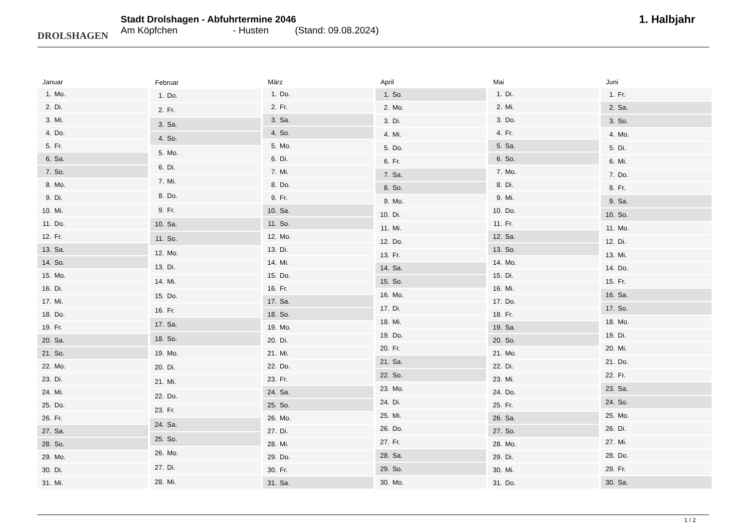DROLSHAGEN
Stadt Drolshagen - Abfuhrtermine 2046
Am Köpfchen - Husten (Stand: 09.08.2024)
1. Halbjahr
| Januar | |
| --- | --- |
| 1. | Mo. |
| 2. | Di. |
| 3. | Mi. |
| 4. | Do. |
| 5. | Fr. |
| 6. | Sa. |
| 7. | So. |
| 8. | Mo. |
| 9. | Di. |
| 10. | Mi. |
| 11. | Do. |
| 12. | Fr. |
| 13. | Sa. |
| 14. | So. |
| 15. | Mo. |
| 16. | Di. |
| 17. | Mi. |
| 18. | Do. |
| 19. | Fr. |
| 20. | Sa. |
| 21. | So. |
| 22. | Mo. |
| 23. | Di. |
| 24. | Mi. |
| 25. | Do. |
| 26. | Fr. |
| 27. | Sa. |
| 28. | So. |
| 29. | Mo. |
| 30. | Di. |
| 31. | Mi. |
| Februar | |
| --- | --- |
| 1. | Do. |
| 2. | Fr. |
| 3. | Sa. |
| 4. | So. |
| 5. | Mo. |
| 6. | Di. |
| 7. | Mi. |
| 8. | Do. |
| 9. | Fr. |
| 10. | Sa. |
| 11. | So. |
| 12. | Mo. |
| 13. | Di. |
| 14. | Mi. |
| 15. | Do. |
| 16. | Fr. |
| 17. | Sa. |
| 18. | So. |
| 19. | Mo. |
| 20. | Di. |
| 21. | Mi. |
| 22. | Do. |
| 23. | Fr. |
| 24. | Sa. |
| 25. | So. |
| 26. | Mo. |
| 27. | Di. |
| 28. | Mi. |
| März | |
| --- | --- |
| 1. | Do. |
| 2. | Fr. |
| 3. | Sa. |
| 4. | So. |
| 5. | Mo. |
| 6. | Di. |
| 7. | Mi. |
| 8. | Do. |
| 9. | Fr. |
| 10. | Sa. |
| 11. | So. |
| 12. | Mo. |
| 13. | Di. |
| 14. | Mi. |
| 15. | Do. |
| 16. | Fr. |
| 17. | Sa. |
| 18. | So. |
| 19. | Mo. |
| 20. | Di. |
| 21. | Mi. |
| 22. | Do. |
| 23. | Fr. |
| 24. | Sa. |
| 25. | So. |
| 26. | Mo. |
| 27. | Di. |
| 28. | Mi. |
| 29. | Do. |
| 30. | Fr. |
| 31. | Sa. |
| April | |
| --- | --- |
| 1. | So. |
| 2. | Mo. |
| 3. | Di. |
| 4. | Mi. |
| 5. | Do. |
| 6. | Fr. |
| 7. | Sa. |
| 8. | So. |
| 9. | Mo. |
| 10. | Di. |
| 11. | Mi. |
| 12. | Do. |
| 13. | Fr. |
| 14. | Sa. |
| 15. | So. |
| 16. | Mo. |
| 17. | Di. |
| 18. | Mi. |
| 19. | Do. |
| 20. | Fr. |
| 21. | Sa. |
| 22. | So. |
| 23. | Mo. |
| 24. | Di. |
| 25. | Mi. |
| 26. | Do. |
| 27. | Fr. |
| 28. | Sa. |
| 29. | So. |
| 30. | Mo. |
| Mai | |
| --- | --- |
| 1. | Di. |
| 2. | Mi. |
| 3. | Do. |
| 4. | Fr. |
| 5. | Sa. |
| 6. | So. |
| 7. | Mo. |
| 8. | Di. |
| 9. | Mi. |
| 10. | Do. |
| 11. | Fr. |
| 12. | Sa. |
| 13. | So. |
| 14. | Mo. |
| 15. | Di. |
| 16. | Mi. |
| 17. | Do. |
| 18. | Fr. |
| 19. | Sa. |
| 20. | So. |
| 21. | Mo. |
| 22. | Di. |
| 23. | Mi. |
| 24. | Do. |
| 25. | Fr. |
| 26. | Sa. |
| 27. | So. |
| 28. | Mo. |
| 29. | Di. |
| 30. | Mi. |
| 31. | Do. |
| Juni | |
| --- | --- |
| 1. | Fr. |
| 2. | Sa. |
| 3. | So. |
| 4. | Mo. |
| 5. | Di. |
| 6. | Mi. |
| 7. | Do. |
| 8. | Fr. |
| 9. | Sa. |
| 10. | So. |
| 11. | Mo. |
| 12. | Di. |
| 13. | Mi. |
| 14. | Do. |
| 15. | Fr. |
| 16. | Sa. |
| 17. | So. |
| 18. | Mo. |
| 19. | Di. |
| 20. | Mi. |
| 21. | Do. |
| 22. | Fr. |
| 23. | Sa. |
| 24. | So. |
| 25. | Mo. |
| 26. | Di. |
| 27. | Mi. |
| 28. | Do. |
| 29. | Fr. |
| 30. | Sa. |
1 / 2